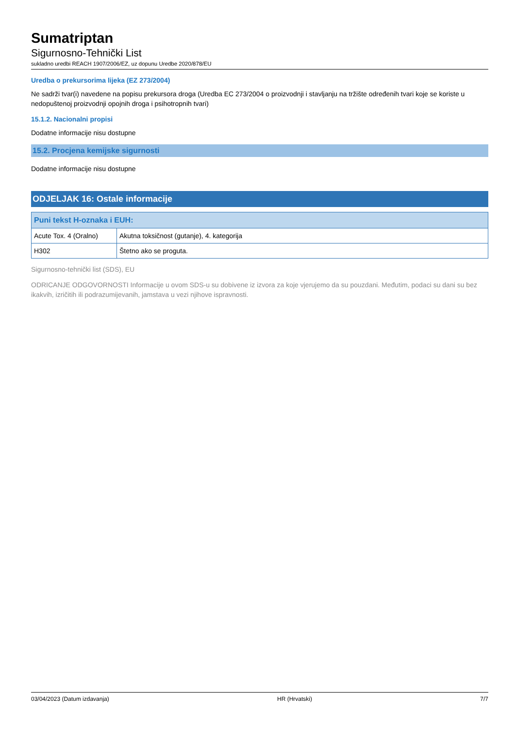Sumatriptan
Sigurnosno-Tehnički List
sukladno uredbi REACH 1907/2006/EZ, uz dopunu Uredbe 2020/878/EU
Uredba o prekursorima lijeka (EZ 273/2004)
Ne sadrži tvar(i) navedene na popisu prekursora droga (Uredba EC 273/2004 o proizvodnji i stavljanju na tržište određenih tvari koje se koriste u nedopuštenoj proizvodnji opojnih droga i psihotropnih tvari)
15.1.2. Nacionalni propisi
Dodatne informacije nisu dostupne
15.2. Procjena kemijske sigurnosti
Dodatne informacije nisu dostupne
ODJELJAK 16: Ostale informacije
| Puni tekst H-oznaka i EUH: | |
| --- | --- |
| Acute Tox. 4 (Oralno) | Akutna toksičnost (gutanje), 4. kategorija |
| H302 | Štetno ako se proguta. |
Sigurnosno-tehnički list (SDS), EU
ODRICANJE ODGOVORNOSTI Informacije u ovom SDS-u su dobivene iz izvora za koje vjerujemo da su pouzdani. Međutim, podaci su dani su bez ikakvih, izričitih ili podrazumijevanih, jamstava u vezi njihove ispravnosti.
03/04/2023 (Datum izdavanja) HR (Hrvatski) 7/7